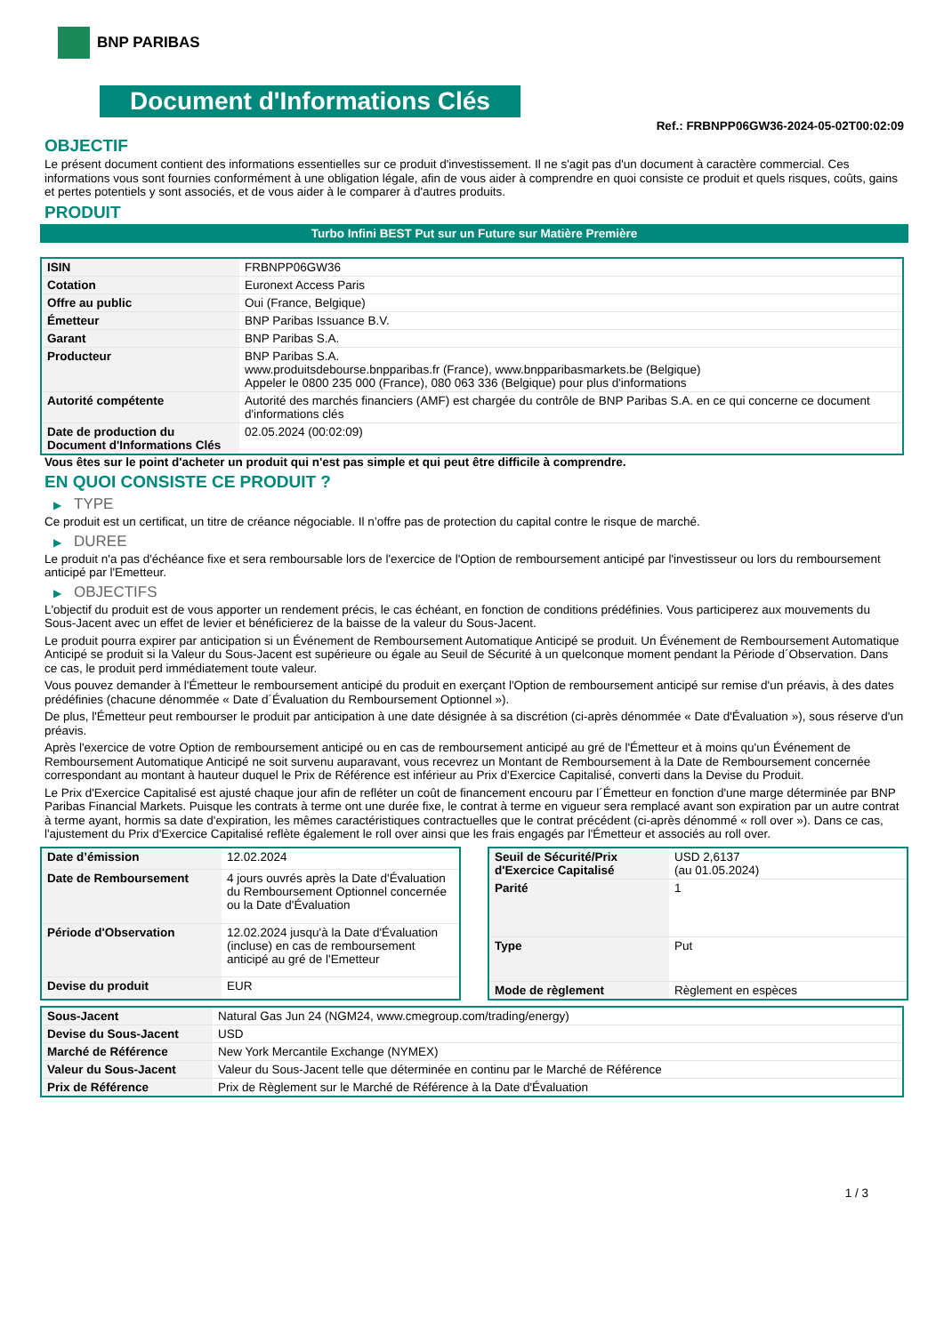BNP PARIBAS
Document d'Informations Clés
Ref.: FRBNPP06GW36-2024-05-02T00:02:09
OBJECTIF
Le présent document contient des informations essentielles sur ce produit d'investissement. Il ne s'agit pas d'un document à caractère commercial. Ces informations vous sont fournies conformément à une obligation légale, afin de vous aider à comprendre en quoi consiste ce produit et quels risques, coûts, gains et pertes potentiels y sont associés, et de vous aider à le comparer à d'autres produits.
PRODUIT
Turbo Infini BEST Put sur un Future sur Matière Première
| ISIN | FRBNPP06GW36 |
| Cotation | Euronext Access Paris |
| Offre au public | Oui (France, Belgique) |
| Émetteur | BNP Paribas Issuance B.V. |
| Garant | BNP Paribas S.A. |
| Producteur | BNP Paribas S.A. www.produitsdebourse.bnpparibas.fr (France), www.bnpparibasmarkets.be (Belgique) Appeler le 0800 235 000 (France), 080 063 336 (Belgique) pour plus d'informations |
| Autorité compétente | Autorité des marchés financiers (AMF) est chargée du contrôle de BNP Paribas S.A. en ce qui concerne ce document d'informations clés |
| Date de production du Document d'Informations Clés | 02.05.2024 (00:02:09) |
Vous êtes sur le point d'acheter un produit qui n'est pas simple et qui peut être difficile à comprendre.
EN QUOI CONSISTE CE PRODUIT ?
▶ TYPE
Ce produit est un certificat, un titre de créance négociable. Il n’offre pas de protection du capital contre le risque de marché.
▶ DUREE
Le produit n'a pas d'échéance fixe et sera remboursable lors de l'exercice de l'Option de remboursement anticipé par l'investisseur ou lors du remboursement anticipé par l'Emetteur.
▶ OBJECTIFS
L'objectif du produit est de vous apporter un rendement précis, le cas échéant, en fonction de conditions prédéfinies. Vous participerez aux mouvements du Sous-Jacent avec un effet de levier et bénéficierez de la baisse de la valeur du Sous-Jacent.
Le produit pourra expirer par anticipation si un Événement de Remboursement Automatique Anticipé se produit. Un Événement de Remboursement Automatique Anticipé se produit si la Valeur du Sous-Jacent est supérieure ou égale au Seuil de Sécurité à un quelconque moment pendant la Période d´Observation. Dans ce cas, le produit perd immédiatement toute valeur.
Vous pouvez demander à l'Émetteur le remboursement anticipé du produit en exerçant l'Option de remboursement anticipé sur remise d'un préavis, à des dates prédéfinies (chacune dénommée « Date d´Évaluation du Remboursement Optionnel »).
De plus, l'Émetteur peut rembourser le produit par anticipation à une date désignée à sa discrétion (ci-après dénommée « Date d'Évaluation »), sous réserve d'un préavis.
Après l'exercice de votre Option de remboursement anticipé ou en cas de remboursement anticipé au gré de l'Émetteur et à moins qu'un Événement de Remboursement Automatique Anticipé ne soit survenu auparavant, vous recevrez un Montant de Remboursement à la Date de Remboursement concernée correspondant au montant à hauteur duquel le Prix de Référence est inférieur au Prix d'Exercice Capitalisé, converti dans la Devise du Produit.
Le Prix d'Exercice Capitalisé est ajusté chaque jour afin de refléter un coût de financement encouru par l´Émetteur en fonction d'une marge déterminée par BNP Paribas Financial Markets. Puisque les contrats à terme ont une durée fixe, le contrat à terme en vigueur sera remplacé avant son expiration par un autre contrat à terme ayant, hormis sa date d'expiration, les mêmes caractéristiques contractuelles que le contrat précédent (ci-après dénommé « roll over »). Dans ce cas, l'ajustement du Prix d'Exercice Capitalisé reflète également le roll over ainsi que les frais engagés par l'Émetteur et associés au roll over.
| Date d’émission | 12.02.2024 |
| Date de Remboursement | 4 jours ouvrés après la Date d'Évaluation du Remboursement Optionnel concernée ou la Date d'Évaluation |
| Période d'Observation | 12.02.2024 jusqu'à la Date d'Évaluation (incluse) en cas de remboursement anticipé au gré de l'Emetteur |
| Devise du produit | EUR |
| Seuil de Sécurité/Prix d'Exercice Capitalisé | USD 2,6137 (au 01.05.2024) |
| Parité | 1 |
| Type | Put |
| Mode de règlement | Règlement en espèces |
| Sous-Jacent | Natural Gas Jun 24 (NGM24, www.cmegroup.com/trading/energy) |
| Devise du Sous-Jacent | USD |
| Marché de Référence | New York Mercantile Exchange (NYMEX) |
| Valeur du Sous-Jacent | Valeur du Sous-Jacent telle que déterminée en continu par le Marché de Référence |
| Prix de Référence | Prix de Règlement sur le Marché de Référence à la Date d'Évaluation |
1 / 3